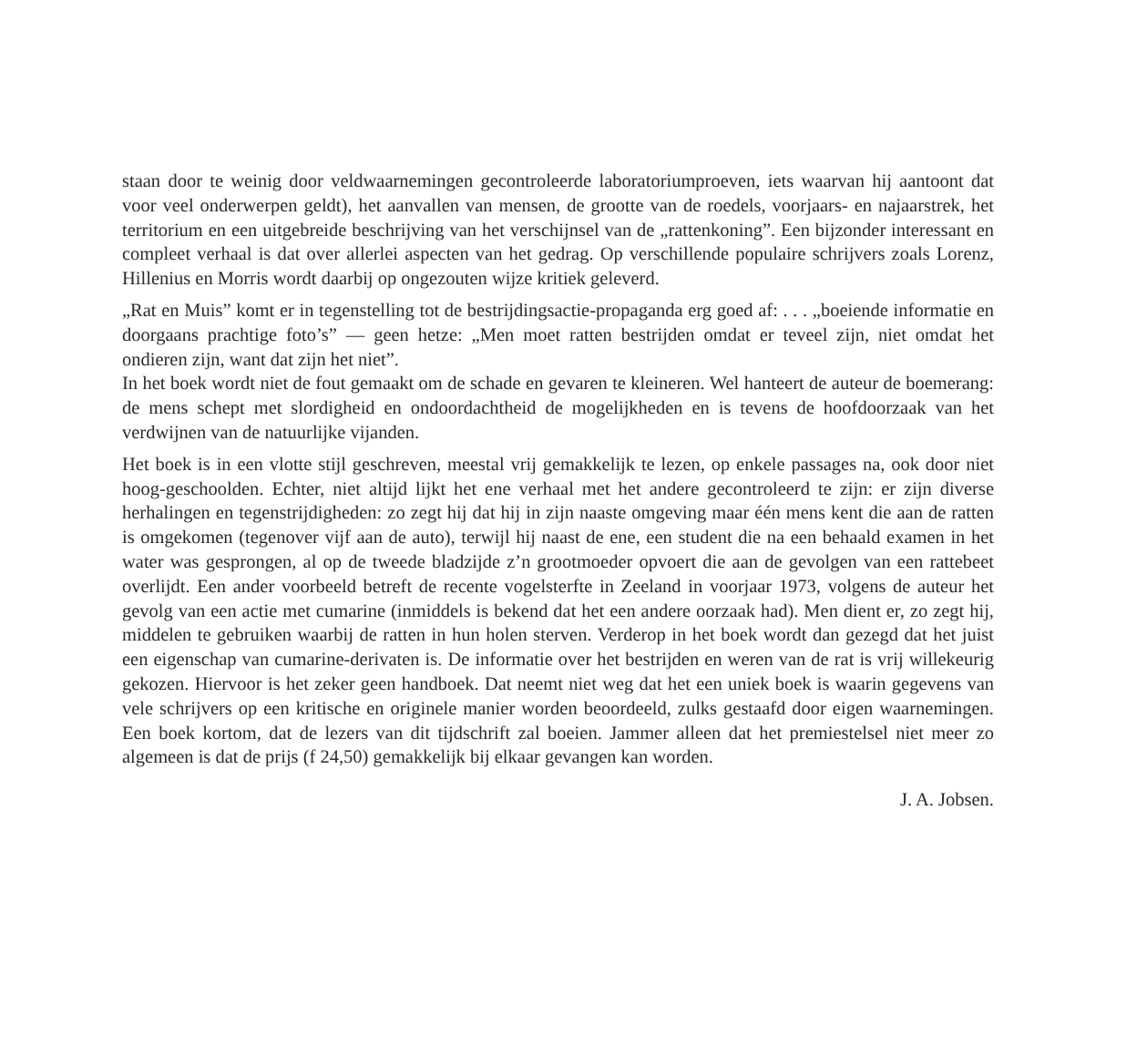staan door te weinig door veldwaarnemingen gecontroleerde laboratoriumproeven, iets waarvan hij aantoont dat voor veel onderwerpen geldt), het aanvallen van mensen, de grootte van de roedels, voorjaars- en najaarstrek, het territorium en een uitgebreide beschrijving van het verschijnsel van de „rattenkoning”. Een bijzonder interessant en compleet verhaal is dat over allerlei aspecten van het gedrag. Op verschillende populaire schrijvers zoals Lorenz, Hillenius en Morris wordt daarbij op ongezouten wijze kritiek geleverd.
„Rat en Muis” komt er in tegenstelling tot de bestrijdingsactie-propaganda erg goed af: . . . „boeiende informatie en doorgaans prachtige foto’s” — geen hetze: „Men moet ratten bestrijden omdat er teveel zijn, niet omdat het ondieren zijn, want dat zijn het niet”.
In het boek wordt niet de fout gemaakt om de schade en gevaren te kleineren. Wel hanteert de auteur de boemerang: de mens schept met slordigheid en ondoordachtheid de mogelijkheden en is tevens de hoofdoorzaak van het verdwijnen van de natuurlijke vijanden.
Het boek is in een vlotte stijl geschreven, meestal vrij gemakkelijk te lezen, op enkele passages na, ook door niet hoog-geschoolden. Echter, niet altijd lijkt het ene verhaal met het andere gecontroleerd te zijn: er zijn diverse herhalingen en tegenstrijdigheden: zo zegt hij dat hij in zijn naaste omgeving maar één mens kent die aan de ratten is omgekomen (tegenover vijf aan de auto), terwijl hij naast de ene, een student die na een behaald examen in het water was gesprongen, al op de tweede bladzijde z’n grootmoeder opvoert die aan de gevolgen van een rattebeet overlijdt. Een ander voorbeeld betreft de recente vogelsterfte in Zeeland in voorjaar 1973, volgens de auteur het gevolg van een actie met cumarine (inmiddels is bekend dat het een andere oorzaak had). Men dient er, zo zegt hij, middelen te gebruiken waarbij de ratten in hun holen sterven. Verderop in het boek wordt dan gezegd dat het juist een eigenschap van cumarine-derivaten is. De informatie over het bestrijden en weren van de rat is vrij willekeurig gekozen. Hiervoor is het zeker geen handboek. Dat neemt niet weg dat het een uniek boek is waarin gegevens van vele schrijvers op een kritische en originele manier worden beoordeeld, zulks gestaafd door eigen waarnemingen. Een boek kortom, dat de lezers van dit tijdschrift zal boeien. Jammer alleen dat het premiestelsel niet meer zo algemeen is dat de prijs (f 24,50) gemakkelijk bij elkaar gevangen kan worden.
J. A. Jobsen.